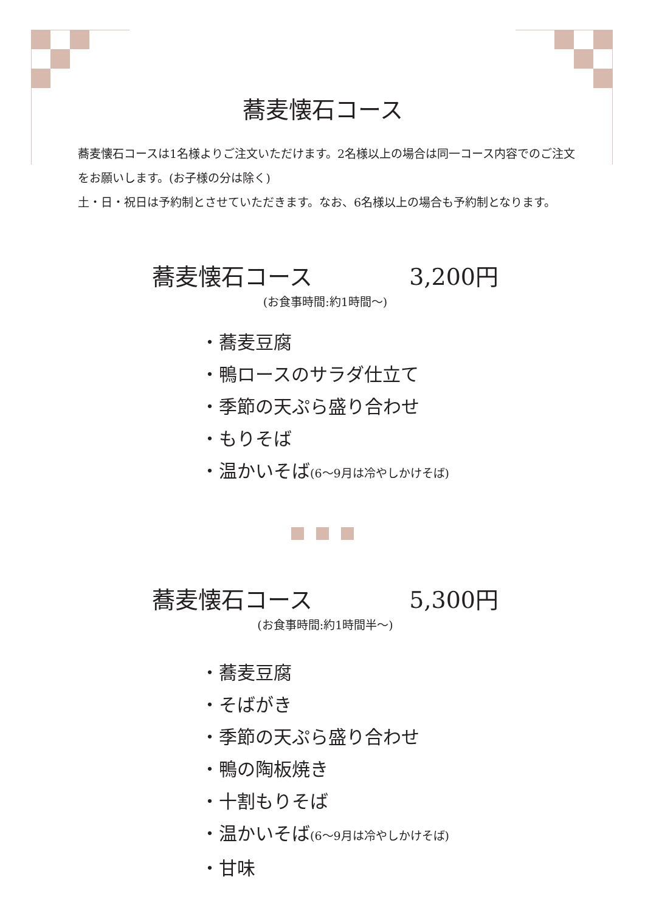蕎麦懐石コース
蕎麦懐石コースは1名様よりご注文いただけます。2名様以上の場合は同一コース内容でのご注文をお願いします。(お子様の分は除く)
土・日・祝日は予約制とさせていただきます。なお、6名様以上の場合も予約制となります。
蕎麦懐石コース 3,200円
(お食事時間:約1時間〜)
・蕎麦豆腐
・鴨ロースのサラダ仕立て
・季節の天ぷら盛り合わせ
・もりそば
・温かいそば(6〜9月は冷やしかけそば)
蕎麦懐石コース 5,300円
(お食事時間:約1時間半〜)
・蕎麦豆腐
・そばがき
・季節の天ぷら盛り合わせ
・鴨の陶板焼き
・十割もりそば
・温かいそば(6〜9月は冷やしかけそば)
・甘味